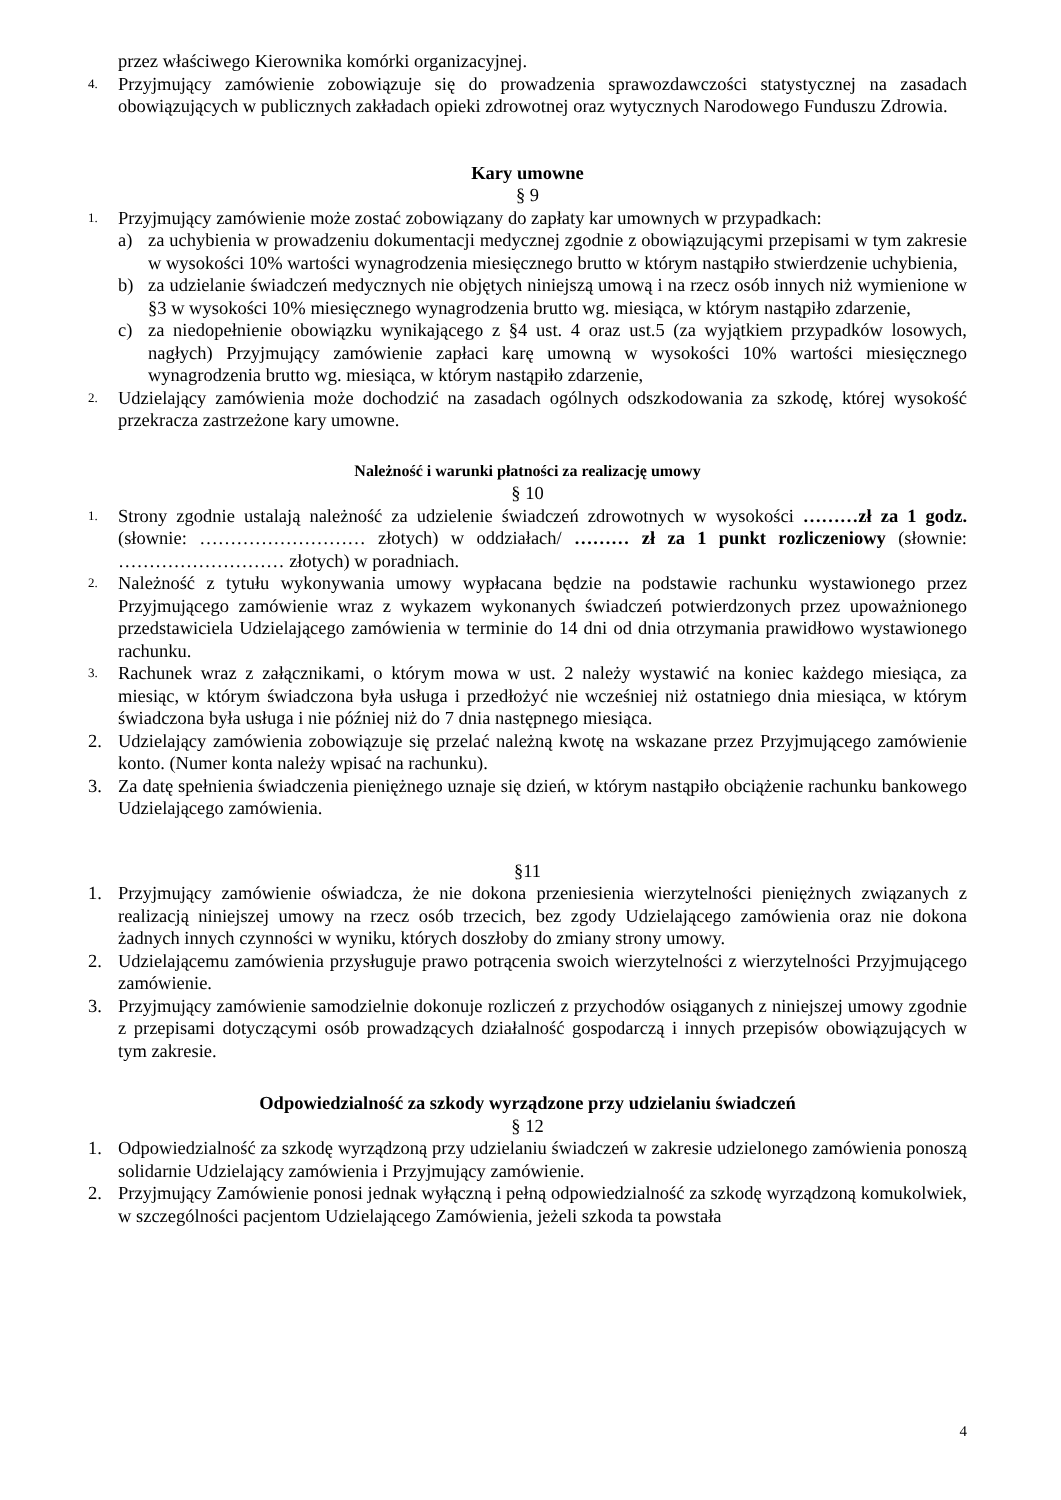przez właściwego Kierownika komórki organizacyjnej.
4. Przyjmujący zamówienie zobowiązuje się do prowadzenia sprawozdawczości statystycznej na zasadach obowiązujących w publicznych zakładach opieki zdrowotnej oraz wytycznych Narodowego Funduszu Zdrowia.
Kary umowne
§ 9
1. Przyjmujący zamówienie może zostać zobowiązany do zapłaty kar umownych w przypadkach:
a) za uchybienia w prowadzeniu dokumentacji medycznej zgodnie z obowiązującymi przepisami w tym zakresie w wysokości 10% wartości wynagrodzenia miesięcznego brutto w którym nastąpiło stwierdzenie uchybienia,
b) za udzielanie świadczeń medycznych nie objętych niniejszą umową i na rzecz osób innych niż wymienione w §3 w wysokości 10% miesięcznego wynagrodzenia brutto wg. miesiąca, w którym nastąpiło zdarzenie,
c) za niedopełnienie obowiązku wynikającego z §4 ust. 4 oraz ust.5 (za wyjątkiem przypadków losowych, nagłych) Przyjmujący zamówienie zapłaci karę umowną w wysokości 10% wartości miesięcznego wynagrodzenia brutto wg. miesiąca, w którym nastąpiło zdarzenie,
2. Udzielający zamówienia może dochodzić na zasadach ogólnych odszkodowania za szkodę, której wysokość przekracza zastrzeżone kary umowne.
Należność i warunki płatności za realizację umowy
§ 10
1. Strony zgodnie ustalają należność za udzielenie świadczeń zdrowotnych w wysokości ………zł za 1 godz. (słownie: ……………………… złotych) w oddziałach/ ……… zł za 1 punkt rozliczeniowy (słownie: ……………………… złotych) w poradniach.
2. Należność z tytułu wykonywania umowy wypłacana będzie na podstawie rachunku wystawionego przez Przyjmującego zamówienie wraz z wykazem wykonanych świadczeń potwierdzonych przez upoważnionego przedstawiciela Udzielającego zamówienia w terminie do 14 dni od dnia otrzymania prawidłowo wystawionego rachunku.
3. Rachunek wraz z załącznikami, o którym mowa w ust. 2 należy wystawić na koniec każdego miesiąca, za miesiąc, w którym świadczona była usługa i przedłożyć nie wcześniej niż ostatniego dnia miesiąca, w którym świadczona była usługa i nie później niż do 7 dnia następnego miesiąca.
2. Udzielający zamówienia zobowiązuje się przelać należną kwotę na wskazane przez Przyjmującego zamówienie konto. (Numer konta należy wpisać na rachunku).
3. Za datę spełnienia świadczenia pieniężnego uznaje się dzień, w którym nastąpiło obciążenie rachunku bankowego Udzielającego zamówienia.
§11
1. Przyjmujący zamówienie oświadcza, że nie dokona przeniesienia wierzytelności pieniężnych związanych z realizacją niniejszej umowy na rzecz osób trzecich, bez zgody Udzielającego zamówienia oraz nie dokona żadnych innych czynności w wyniku, których doszłoby do zmiany strony umowy.
2. Udzielającemu zamówienia przysługuje prawo potrącenia swoich wierzytelności z wierzytelności Przyjmującego zamówienie.
3. Przyjmujący zamówienie samodzielnie dokonuje rozliczeń z przychodów osiąganych z niniejszej umowy zgodnie z przepisami dotyczącymi osób prowadzących działalność gospodarczą i innych przepisów obowiązujących w tym zakresie.
Odpowiedzialność za szkody wyrządzone przy udzielaniu świadczeń
§ 12
1. Odpowiedzialność za szkodę wyrządzoną przy udzielaniu świadczeń w zakresie udzielonego zamówienia ponoszą solidarnie Udzielający zamówienia i Przyjmujący zamówienie.
2. Przyjmujący Zamówienie ponosi jednak wyłączną i pełną odpowiedzialność za szkodę wyrządzoną komukolwiek, w szczególności pacjentom Udzielającego Zamówienia, jeżeli szkoda ta powstała
4